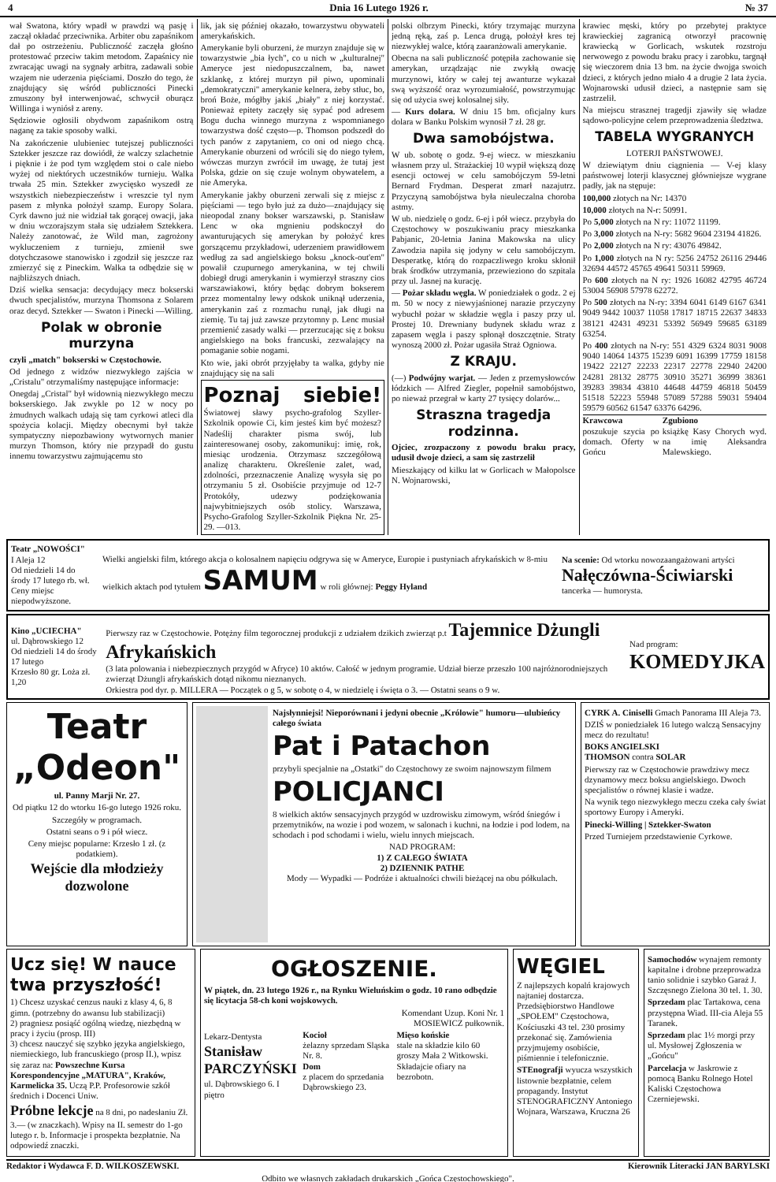4 Dnia 16 Lutego 1926 r. № 37
wał Swatona, który wpadł w prawdzi wą pasję i zaczął okładać przeciwnika. Arbiter obu zapaśnikom dał po ostrzeżeniu. Publiczność zaczęła głośno protestować przeciw takim metodom. Zapaśnicy nie zwracając uwagi na sygnały arbitra, zadawali sobie wzajem nie uderzenia pięściami. Doszło do tego, że znajdujący się wśród publiczności Pinecki zmuszony był interwenjować, schwycił oburącz Willinga i wyniósł z areny.
Sędziowie ogłosili obydwom zapaśnikom ostrą naganę za takie sposoby walki.
Na zakończenie ulubieniec tutejszej publiczności Sztekker jeszcze raz dowiódł, że walczy szlachetnie i pięknie i że pod tym względem stoi o cale niebo wyżej od niektórych uczestników turnieju. Walka trwała 25 min. Sztekker zwycięsko wyszedł ze wszystkich niebezpieczeństw i wreszcie tyl nym pasem z młynka położył szamp. Europy Solara. Cyrk dawno już nie widział tak gorącej owacji, jaka w dniu wczorajszym stała się udziałem Sztekkera. Należy zanotować, że Wild man, zagrożony wykluczeniem z turnieju, zmienił swe dotychczasowe stanowisko i zgodził się jeszcze raz zmierzyć się z Pineckim. Walka ta odbędzie się w najbliższych dniach.
Dziś wielka sensacja: decydujący mecz bokserski dwuch specjalistów, murzyna Thomsona z Solarem oraz decyd. Sztekker — Swaton i Pinecki —Willing.
Polak w obronie murzyna
czyli „match" bokserski w Częstochowie.
Od jednego z widzów niezwykłego zajścia w „Cristalu" otrzymaliśmy następujące informacje:
Onegdaj „Cristal" był widownią niezwykłego meczu bokserskiego. Jak zwykle po 12 w nocy po żmudnych walkach udają się tam cyrkowi atleci dla spożycia kolacji. Między obecnymi był także sympatyczny niepozbawiony wytwornych manier murzyn Thomson, który nie przypadł do gustu innemu towarzystwu zajmującemu sto
lik, jak się później okazało, towarzystwu obywateli amerykańskich.
Amerykanie byli oburzeni, że murzyn znajduje się w towarzystwie „bia łych", co u nich w „kulturalnej" Ameryce jest niedopuszczalnem, ba, nawet szklankę, z której murzyn pił piwo, upominali „demokratyczni" amerykanie kelnera, żeby stłuc, bo, broń Boże, mógłby jakiś „biały" z niej korzystać. Ponieważ epitety zaczęły się sypać pod adresem Bogu ducha winnego murzyna z wspomnianego towarzystwa dość często—p. Thomson podszedł do tych panów z zapytaniem, co oni od niego chcą. Amerykanie oburzeni od wrócili się do niego tyłem, wówczas murzyn zwrócił im uwagę, że tutaj jest Polska, gdzie on się czuje wolnym obywatelem, a nie Ameryka.
Amerykanie jakby oburzeni zerwali się z miejsc z pięściami — tego było już za dużo—znajdujący się nieopodal znany bokser warszawski, p. Stanisław Lenc w oka mgnieniu podskoczył do awanturujących się amerykan by położyć kres gorszącemu przykładowi, uderzeniem prawidłowem według za sad angielskiego boksu „knock-out'em" powalił czupurnego amerykanina, w tej chwili dobiegł drugi amerykanin i wymierzył straszny cios warszawiakowi, który będąc dobrym bokserem przez momentalny lewy odskok uniknął uderzenia, amerykanin zaś z rozmachu runął, jak długi na ziemię. Tu taj już zawsze przytomny p. Lenc musiał przemienić zasady walki — przerzucając się z boksu angielskiego na boks francuski, zezwalający na pomaganie sobie nogami.
Kto wie, jaki obrót przyjęłaby ta walka, gdyby nie znajdujący się na sali
Poznaj siebie! Światowej sławy psycho-grafolog Szyller-Szkolnik opowie Ci, kim jesteś kim być możesz? Nadeślij charakter pisma swój, lub zainteresowanej osoby, zakomunikuj: imię, rok, miesiąc urodzenia. Otrzymasz szczegółową analizę charakteru. Określenie zalet, wad, zdolności, przeznaczenie Analizę wysyła się po otrzymaniu 5 zł. Osobiście przyjmuje od 12-7 Protokóły, udezwy podziękowania najwybitniejszych osób stolicy. Warszawa, Psycho-Grafolog Szyller-Szkolnik Piękna Nr. 25-29. —013.
polski olbrzym Pinecki, który trzymając murzyna jedną ręką, zaś p. Lenca drugą, położył kres tej niezwykłej walce, którą zaaranżowali amerykanie.
Obecna na sali publiczność potępiła zachowanie się amerykan, urządzając nie zwykłą owację murzynowi, który w całej tej awanturze wykazał swą wyższość oraz wyrozumiałość, powstrzymując się od użycia swej kolosalnej siły.
— Kurs dolara. W dniu 15 bm. oficjalny kurs dolara w Banku Polskim wynosił 7 zł. 28 gr.
Dwa samobójstwa.
W ub. sobotę o godz. 9-ej wiecz. w mieszkaniu własnem przy ul. Strażackiej 10 wypił większą dozę esencji octowej w celu samobójczym 59-letni Bernard Frydman. Desperat zmarł nazajutrz. Przyczyną samobójstwa była nieuleczalna choroba astmy.
W ub. niedzielę o godz. 6-ej i pół wiecz. przybyła do Częstochowy w poszukiwaniu pracy mieszkanka Pabjanic, 20-letnia Janina Makowska na ulicy Zawodzia napiła się jodyny w celu samobójczym. Desperatkę, którą do rozpaczliwego kroku skłonił brak środków utrzymania, przewieziono do szpitala przy ul. Jasnej na kurację.
— Pożar składu węgla. W poniedziałek o godz. 2 ej m. 50 w nocy z niewyjaśnionej narazie przyczyny wybuchł pożar w składzie węgla i paszy przy ul. Prostej 10. Drewniany budynek składu wraz z zapasem węgla i paszy spłonął doszczętnie. Straty wynoszą 2000 zł. Pożar ugasiła Straż Ogniowa.
Z KRAJU.
(—) Podwójny warjat. — Jeden z przemysłowców łódzkich — Alfred Ziegler, popełnił samobójstwo, po nieważ przegrał w karty 27 tysięcy dolarów...
Straszna tragedja rodzinna.
Ojciec, zrozpaczony z powodu braku pracy, udusił dwoje dzieci, a sam się zastrzelił
Mieszkający od kilku lat w Gorlicach w Małopolsce N. Wojnarowski,
krawiec męski, który po przebytej praktyce krawieckiej zagranicą otworzył pracownię krawiecką w Gorlicach, wskutek rozstroju nerwowego z powodu braku pracy i zarobku, targnął się wieczorem dnia 13 bm. na życie dwojga swoich dzieci, z których jedno miało 4 a drugie 2 lata życia. Wojnarowski udusił dzieci, a następnie sam się zastrzelił.
Na miejscu strasznej tragedji zjawiły się władze sądowo-policyjne celem przeprowadzenia śledztwa.
TABELA WYGRANYCH
LOTERJI PAŃSTWOWEJ.
W dziewiątym dniu ciągnienia — V-ej klasy państwowej loterji klasycznej główniejsze wygrane padły, jak na stępuje:
100,000 złotych na Nr: 14370
10,000 złotych na N-r: 50991.
Po 5,000 złotych na N ry: 11072 11199.
Po 3,000 złotych na N-ry: 5682 9604 23194 41826.
Po 2,000 złotych na N ry: 43076 49842.
Po 1,000 złotych na N ry: 5256 24752 26116 29446 32694 44572 45765 49641 50311 59969.
Po 600 złotych na N ry: 1926 16082 42795 46724 53004 56908 57978 62272.
Po 500 złotych na N-ry: 3394 6041 6149 6167 6341 9049 9442 10037 11058 17817 18715 22637 34833 38121 42431 49231 53392 56949 59685 63189 63254.
Po 400 złotych na N-ry: 551 4329 6324 8031 9008 9040 14064 14375 15239 6091 16399 17759 18158 19422 22127 22233 22317 22778 22940 24200 24281 28132 28775 30910 35271 36999 38361 39283 39834 43810 44648 44759 46818 50459 51518 52223 55948 57089 57288 59031 59404 59579 60562 61547 63376 64296.
Krawcowa
poszukuje szycia po domach. Oferty w Gońcu
Zgubiono
książkę Kasy Chorych wyd. na imię Aleksandra Malewskiego.
Teatr „NOWOŚCI"
I Aleja 12
Od niedzieli 14 do środy 17 lutego rb. wł.
Ceny miejsc niepodwyższone.
Wielki angielski film, którego akcja o kolosalnem napięciu odgrywa się w Ameryce, Europie i pustyniach afrykańskich w 8-miu wielkich aktach pod tytułem SAMUM w roli głównej: Peggy Hyland
Na scenie: Od wtorku nowozaangażowani artyści Nałęczówna-Ściwiarski
tancerka — humorysta.
Kino „UCIECHA"
ul. Dąbrowskiego 12
Od niedzieli 14 do środy 17 lutego
Krzesło 80 gr. Loża zł. 1,20
Pierwszy raz w Częstochowie. Potężny film tegorocznej produkcji z udziałem dzikich zwierząt p.t Tajemnice Dżungli Afrykańskich
(3 lata polowania i niebezpiecznych przygód w Afryce) 10 aktów. Całość w jednym programie. Udział bierze przeszło 100 najróżnorodniejszych zwierząt Dżungli afrykańskich dotąd nikomu nieznanych.
Orkiestra pod dyr. p. MILLERA — Początek o g 5, w sobotę o 4, w niedzielę i święta o 3. — Ostatni seans o 9 w.
Nad program:
KOMEDYJKA
Teatr „Odeon"
ul. Panny Marji Nr. 27.
Od piątku 12 do wtorku 16-go lutego 1926 roku.
Szczegóły w programach.
Ostatni seans o 9 i pół wiecz.
Ceny miejsc popularne: Krzesło 1 zł. (z podatkiem).
Wejście dla młodzieży dozwolone
Najsłynniejsi! Nieporównani i jedyni obecnie „Królowie" humoru—ulubieńcy całego świata
Pat i Patachon
przybyli specjalnie na „Ostatki" do Częstochowy ze swoim najnowszym filmem
POLICJANCI
8 wielkich aktów sensacyjnych przygód w uzdrowisku zimowym, wśród śniegów i przemytników, na wozie i pod wozem, w salonach i kuchni, na łodzie i pod lodem, na schodach i pod schodami i wielu, wielu innych miejscach.
NAD PROGRAM:
1) Z CAŁEGO ŚWIATA
2) DZIENNIK PATHE
Mody — Wypadki — Podróże i aktualności chwili bieżącej na obu półkulach.
CYRK A. Ciniselli Gmach Panorama III Aleja 73.
DZIŚ w poniedziałek 16 lutego walczą Sensacyjny mecz do rezultatu!
BOKS ANGIELSKI
THOMSON contra SOLAR
Pierwszy raz w Częstochowie prawdziwy mecz dzynamowy mecz boksu angielskiego. Dwoch specjalistów o równej klasie i wadze.
Na wynik tego niezwykłego meczu czeka cały świat sportowy Europy i Ameryki.
Pinecki-Willing | Sztekker-Swaton
Przed Turniejem przedstawienie Cyrkowe.
Ucz się! W nauce twa przyszłość!
1) Chcesz uzyskać cenzus nauki z klasy 4, 6, 8 gimn. (potrzebny do awansu lub stabilizacji)
2) pragniesz posiąść ogólną wiedzę, niezbędną w pracy i życiu (prosp. III)
3) chcesz nauczyć się szybko języka angielskiego, niemieckiego, lub francuskiego (prosp II.), wpisz się zaraz na: Powszechne Kursa Korespondencyjne „MATURA", Kraków, Karmelicka 35. Uczą P.P. Profesorowie szkół średnich i Docenci Uniw.
Próbne lekcje na 8 dni, po nadesłaniu Zł. 3.— (w znaczkach). Wpisy na II. semestr do 1-go lutego r. b. Informacje i prospekta bezpłatnie. Na odpowiedź znaczki.
OGŁOSZENIE.
W piątek, dn. 23 lutego 1926 r., na Rynku Wieluńskim o godz. 10 rano odbędzie się licytacja 58-ch koni wojskowych.
Komendant Uzup. Koni Nr. 1
MOSIEWICZ pułkownik.
Lekarz-Dentysta
Stanisław PARCZYŃSKI
ul. Dąbrowskiego 6. I piętro
Kocioł
żelazny sprzedam Sląska Nr. 8.
Dom
z placem do sprzedania Dąbrowskiego 23.
Mięso końskie
stale na składzie kilo 60 groszy Mała 2 Witkowski.
Składajcie ofiary na bezrobotn.
WĘGIEL
Z najlepszych kopalń krajowych najtaniej dostarcza. Przedsiębiorstwo Handlowe „SPOŁEM" Częstochowa, Kościuszki 43 tel. 230 prosimy przekonać się. Zamówienia przyjmujemy osobiście, piśmiennie i telefonicznie.
STEnografji wyucza wszystkich listownie bezpłatnie, celem propagandy. Instytut STENOGRAFICZNY Antoniego Wojnara, Warszawa, Kruczna 26
Samochodów wynajem remonty kapitalne i drobne przeprowadza tanio solidnie i szybko Garaż J. Szczęsnego Zielona 30 tel. 1. 30.
Sprzedam plac Tartakowa, cena przystępna Wiad. III-cia Aleja 55 Taranek.
Sprzedam plac 1½ morgi przy ul. Mysłowej Zgłoszenia w „Gońcu"
Parcelacja w Jaskrowie z pomocą Banku Rolnego Hotel Kaliski Częstochowa Czerniejewski.
Redaktor i Wydawca F. D. WILKOSZEWSKI. Kierownik Literacki JAN BARYLSKI
Odbito we własnych zakładach drukarskich „Gońca Częstochowskiego".